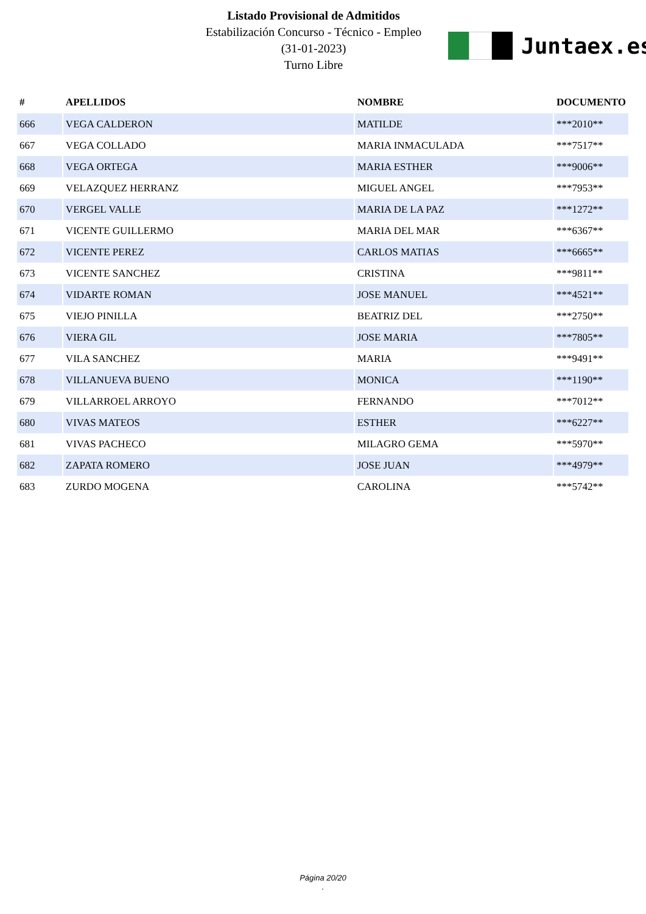Listado Provisional de Admitidos
Estabilización Concurso - Técnico - Empleo
(31-01-2023)
Turno Libre
Juntaex.es
| # | APELLIDOS | NOMBRE | DOCUMENTO |
| --- | --- | --- | --- |
| 666 | VEGA CALDERON | MATILDE | ***2010** |
| 667 | VEGA COLLADO | MARIA INMACULADA | ***7517** |
| 668 | VEGA ORTEGA | MARIA ESTHER | ***9006** |
| 669 | VELAZQUEZ HERRANZ | MIGUEL ANGEL | ***7953** |
| 670 | VERGEL VALLE | MARIA DE LA PAZ | ***1272** |
| 671 | VICENTE GUILLERMO | MARIA DEL MAR | ***6367** |
| 672 | VICENTE PEREZ | CARLOS MATIAS | ***6665** |
| 673 | VICENTE SANCHEZ | CRISTINA | ***9811** |
| 674 | VIDARTE ROMAN | JOSE MANUEL | ***4521** |
| 675 | VIEJO PINILLA | BEATRIZ DEL | ***2750** |
| 676 | VIERA GIL | JOSE MARIA | ***7805** |
| 677 | VILA SANCHEZ | MARIA | ***9491** |
| 678 | VILLANUEVA BUENO | MONICA | ***1190** |
| 679 | VILLARROEL ARROYO | FERNANDO | ***7012** |
| 680 | VIVAS MATEOS | ESTHER | ***6227** |
| 681 | VIVAS PACHECO | MILAGRO GEMA | ***5970** |
| 682 | ZAPATA ROMERO | JOSE JUAN | ***4979** |
| 683 | ZURDO MOGENA | CAROLINA | ***5742** |
Página 20/20
.